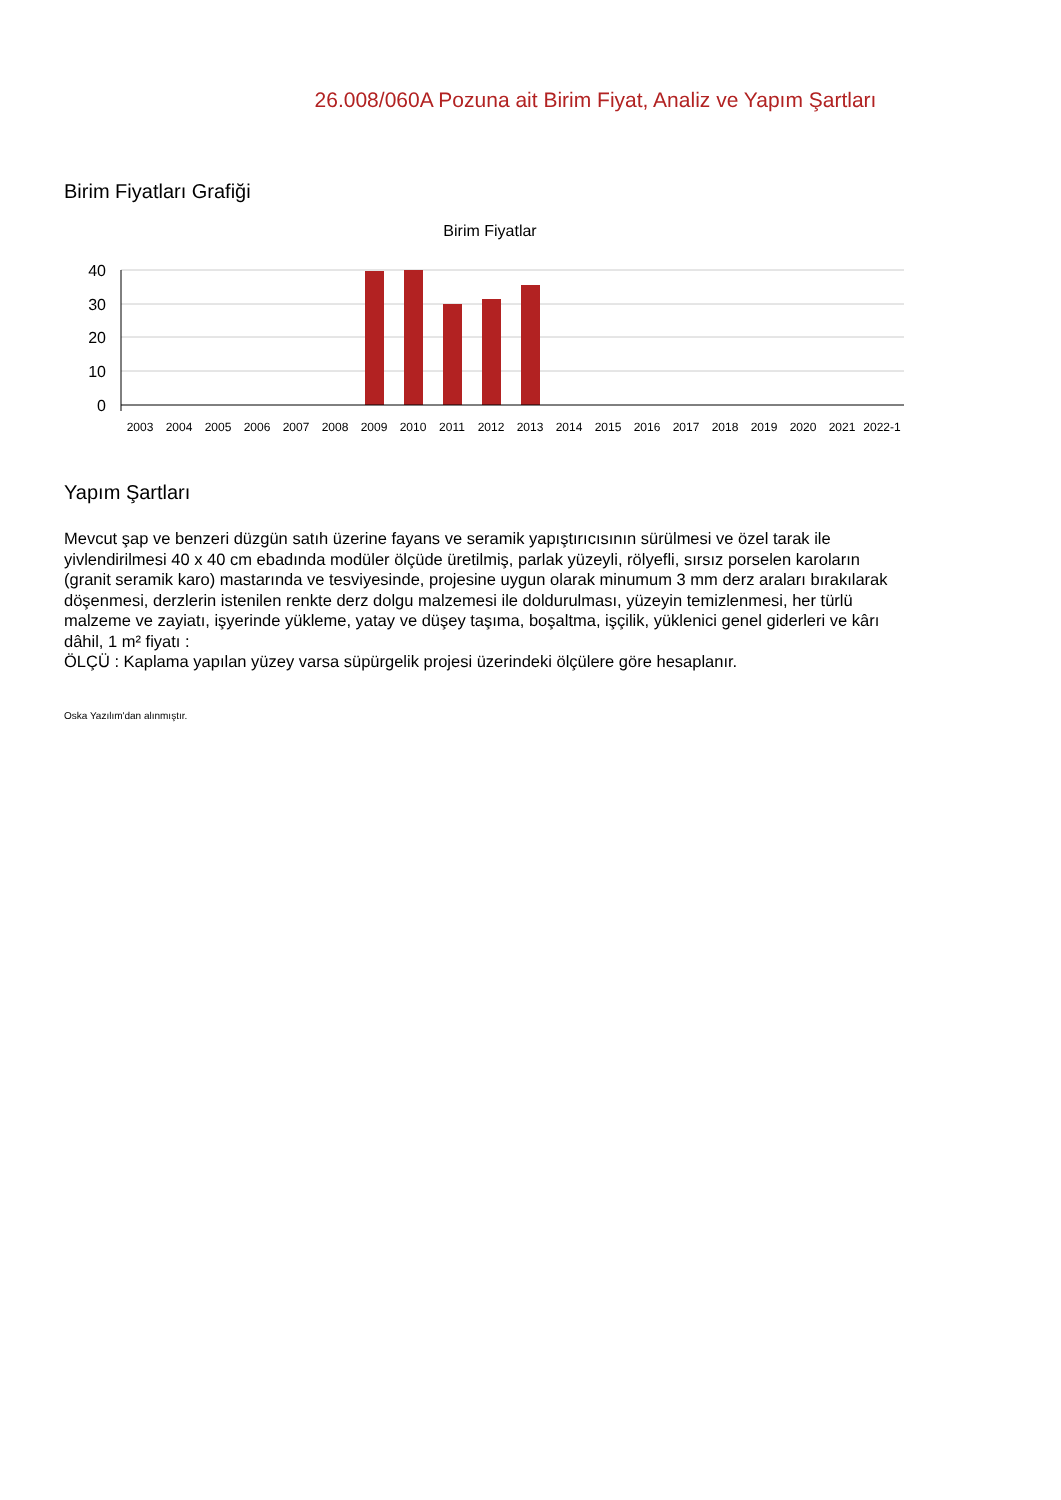26.008/060A Pozuna ait Birim Fiyat, Analiz ve Yapım Şartları
Birim Fiyatları Grafiği
Birim Fiyatlar
40
30
20
10
0
2003
2004
2005
2006
2007
2008
2009
2010
2011
2012
2013
2014
2015
2016
2017
2018
2019
2020
2021
2022-1
Yapım Şartları
Mevcut şap ve benzeri düzgün satıh üzerine fayans ve seramik yapıştırıcısının sürülmesi ve özel tarak ile yivlendirilmesi 40 x 40 cm ebadında modüler ölçüde üretilmiş, parlak yüzeyli, rölyefli, sırsız porselen karoların (granit seramik karo) mastarında ve tesviyesinde, projesine uygun olarak minumum 3 mm derz araları bırakılarak döşenmesi, derzlerin istenilen renkte derz dolgu malzemesi ile doldurulması, yüzeyin temizlenmesi, her türlü malzeme ve zayiatı, işyerinde yükleme, yatay ve düşey taşıma, boşaltma, işçilik, yüklenici genel giderleri ve kârı dâhil, 1 m² fiyatı :
ÖLÇÜ : Kaplama yapılan yüzey varsa süpürgelik projesi üzerindeki ölçülere göre hesaplanır.
Oska Yazılım'dan alınmıştır.